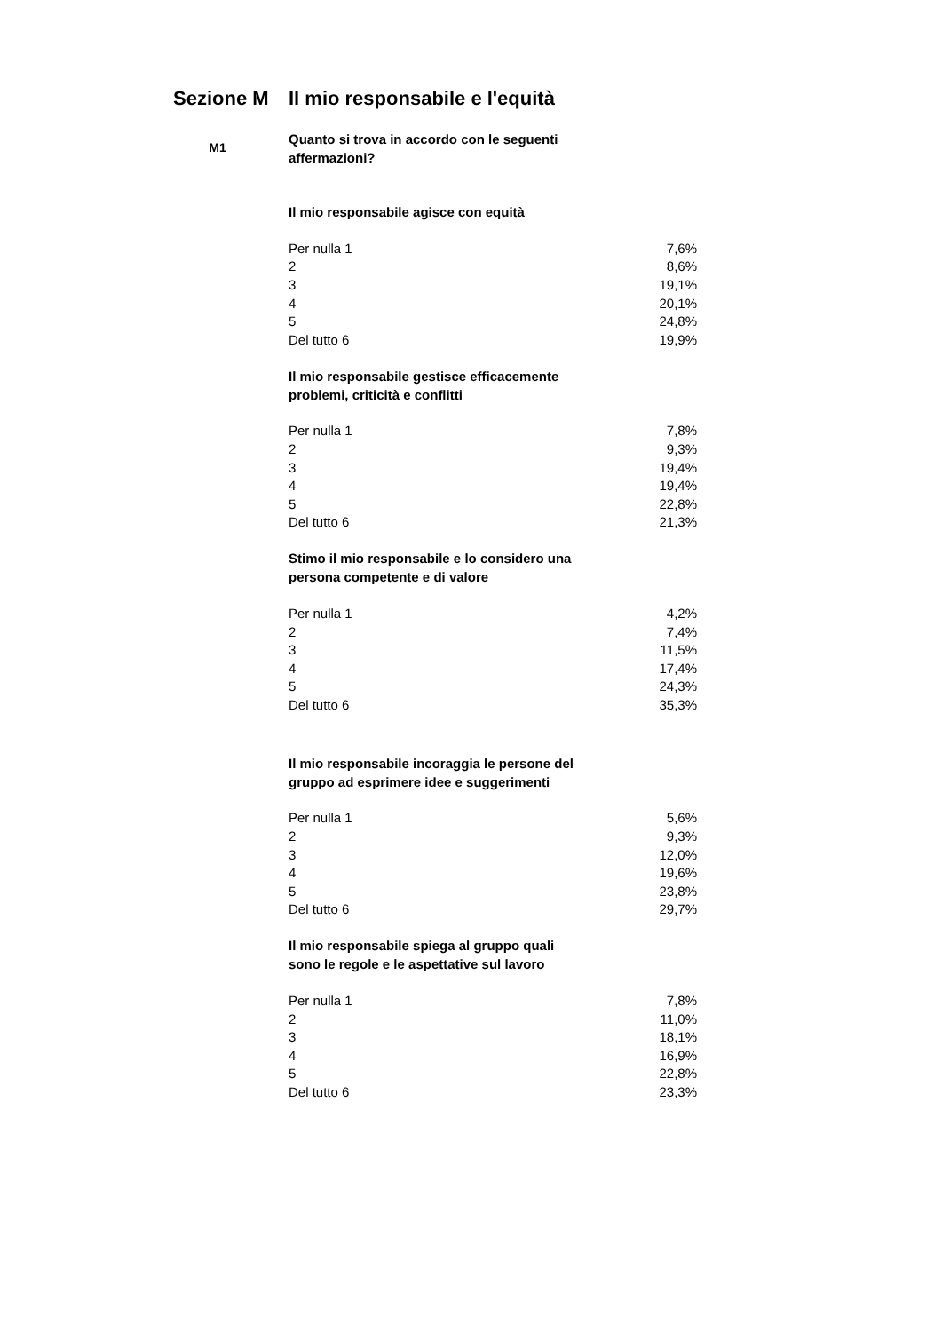Sezione M Il mio responsabile e l'equità
M1
Quanto si trova in accordo con le seguenti
affermazioni?
Il mio responsabile agisce con equità
| Per nulla 1 | 7,6% |
| 2 | 8,6% |
| 3 | 19,1% |
| 4 | 20,1% |
| 5 | 24,8% |
| Del tutto 6 | 19,9% |
Il mio responsabile gestisce efficacemente
problemi, criticità e conflitti
| Per nulla 1 | 7,8% |
| 2 | 9,3% |
| 3 | 19,4% |
| 4 | 19,4% |
| 5 | 22,8% |
| Del tutto 6 | 21,3% |
Stimo il mio responsabile e lo considero una
persona competente e di valore
| Per nulla 1 | 4,2% |
| 2 | 7,4% |
| 3 | 11,5% |
| 4 | 17,4% |
| 5 | 24,3% |
| Del tutto 6 | 35,3% |
Il mio responsabile incoraggia le persone del
gruppo ad esprimere idee e suggerimenti
| Per nulla 1 | 5,6% |
| 2 | 9,3% |
| 3 | 12,0% |
| 4 | 19,6% |
| 5 | 23,8% |
| Del tutto 6 | 29,7% |
Il mio responsabile spiega al gruppo quali
sono le regole e le aspettative sul lavoro
| Per nulla 1 | 7,8% |
| 2 | 11,0% |
| 3 | 18,1% |
| 4 | 16,9% |
| 5 | 22,8% |
| Del tutto 6 | 23,3% |